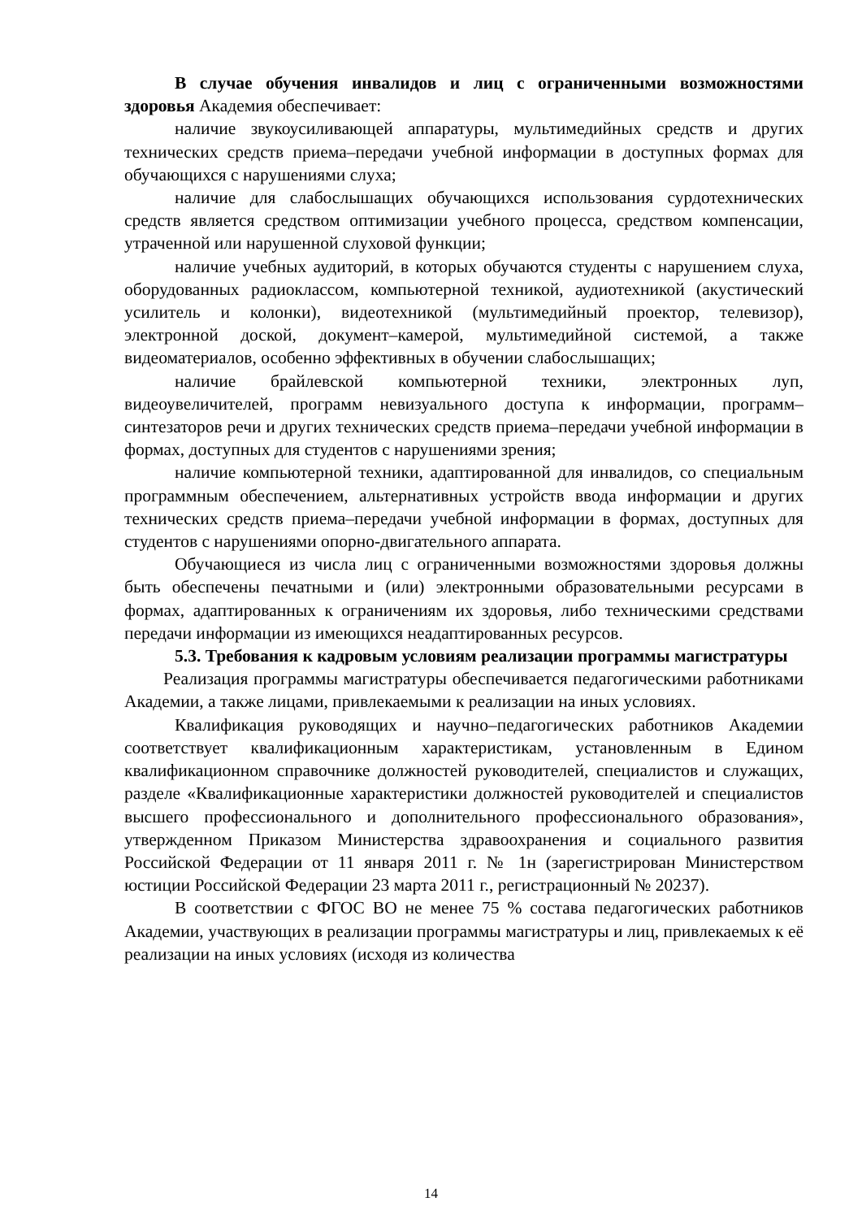В случае обучения инвалидов и лиц с ограниченными возможностями здоровья Академия обеспечивает:
наличие звукоусиливающей аппаратуры, мультимедийных средств и других технических средств приема–передачи учебной информации в доступных формах для обучающихся с нарушениями слуха;
наличие для слабослышащих обучающихся использования сурдотехнических средств является средством оптимизации учебного процесса, средством компенсации, утраченной или нарушенной слуховой функции;
наличие учебных аудиторий, в которых обучаются студенты с нарушением слуха, оборудованных радиоклассом, компьютерной техникой, аудиотехникой (акустический усилитель и колонки), видеотехникой (мультимедийный проектор, телевизор), электронной доской, документ–камерой, мультимедийной системой, а также видеоматериалов, особенно эффективных в обучении слабослышащих;
наличие брайлевской компьютерной техники, электронных луп, видеоувеличителей, программ невизуального доступа к информации, программ–синтезаторов речи и других технических средств приема–передачи учебной информации в формах, доступных для студентов с нарушениями зрения;
наличие компьютерной техники, адаптированной для инвалидов, со специальным программным обеспечением, альтернативных устройств ввода информации и других технических средств приема–передачи учебной информации в формах, доступных для студентов с нарушениями опорно-двигательного аппарата.
Обучающиеся из числа лиц с ограниченными возможностями здоровья должны быть обеспечены печатными и (или) электронными образовательными ресурсами в формах, адаптированных к ограничениям их здоровья, либо техническими средствами передачи информации из имеющихся неадаптированных ресурсов.
5.3. Требования к кадровым условиям реализации программы магистратуры
Реализация программы магистратуры обеспечивается педагогическими работниками Академии, а также лицами, привлекаемыми к реализации на иных условиях.
Квалификация руководящих и научно–педагогических работников Академии соответствует квалификационным характеристикам, установленным в Едином квалификационном справочнике должностей руководителей, специалистов и служащих, разделе «Квалификационные характеристики должностей руководителей и специалистов высшего профессионального и дополнительного профессионального образования», утвержденном Приказом Министерства здравоохранения и социального развития Российской Федерации от 11 января 2011 г. № 1н (зарегистрирован Министерством юстиции Российской Федерации 23 марта 2011 г., регистрационный № 20237).
В соответствии с ФГОС ВО не менее 75 % состава педагогических работников Академии, участвующих в реализации программы магистратуры и лиц, привлекаемых к её реализации на иных условиях (исходя из количества
14